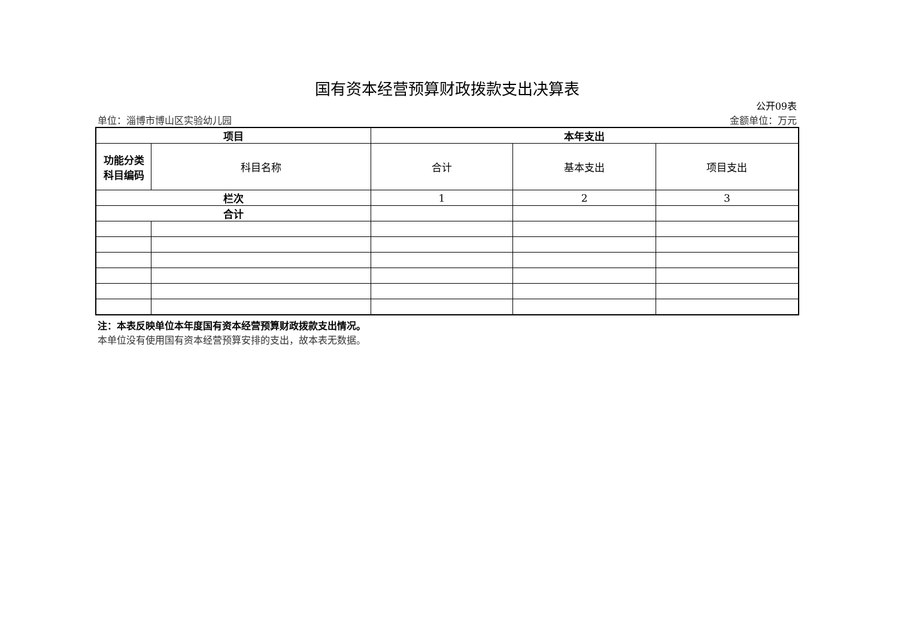国有资本经营预算财政拨款支出决算表
公开09表
单位：淄博市博山区实验幼儿园 金额单位：万元
| 项目 | | 本年支出 | | |
| --- | --- | --- | --- | --- |
| 功能分类 科目编码 | 科目名称 | 合计 | 基本支出 | 项目支出 |
| 栏次 | | 1 | 2 | 3 |
| 合计 | | | | |
注：本表反映单位本年度国有资本经营预算财政拨款支出情况。
本单位没有使用国有资本经营预算安排的支出，故本表无数据。